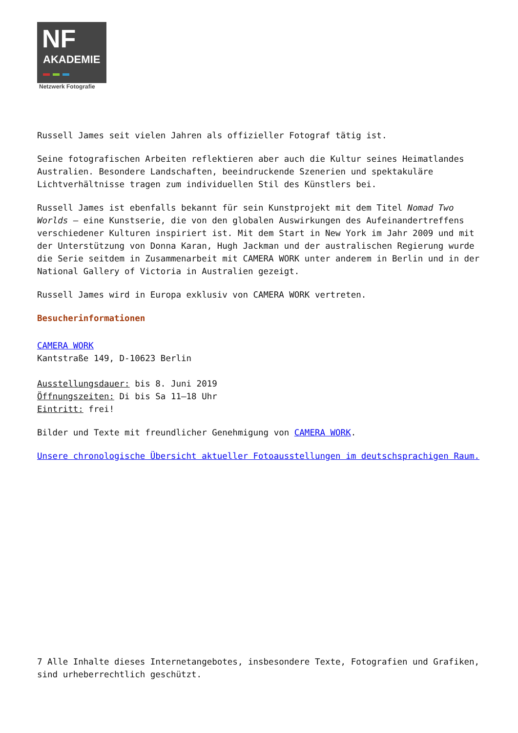NF
AKADEMIE
Netzwerk Fotografie
Russell James seit vielen Jahren als offizieller Fotograf tätig ist.
Seine fotografischen Arbeiten reflektieren aber auch die Kultur seines Heimatlandes Australien. Besondere Landschaften, beeindruckende Szenerien und spektakuläre Lichtverhältnisse tragen zum individuellen Stil des Künstlers bei.
Russell James ist ebenfalls bekannt für sein Kunstprojekt mit dem Titel Nomad Two Worlds – eine Kunstserie, die von den globalen Auswirkungen des Aufeinandertreffens verschiedener Kulturen inspiriert ist. Mit dem Start in New York im Jahr 2009 und mit der Unterstützung von Donna Karan, Hugh Jackman und der australischen Regierung wurde die Serie seitdem in Zusammenarbeit mit CAMERA WORK unter anderem in Berlin und in der National Gallery of Victoria in Australien gezeigt.
Russell James wird in Europa exklusiv von CAMERA WORK vertreten.
Besucherinformationen
CAMERA WORK
Kantstraße 149, D-10623 Berlin
Ausstellungsdauer: bis 8. Juni 2019
Öffnungszeiten: Di bis Sa 11–18 Uhr
Eintritt: frei!
Bilder und Texte mit freundlicher Genehmigung von CAMERA WORK.
Unsere chronologische Übersicht aktueller Fotoausstellungen im deutschsprachigen Raum.
7 Alle Inhalte dieses Internetangebotes, insbesondere Texte, Fotografien und Grafiken, sind urheberrechtlich geschützt.